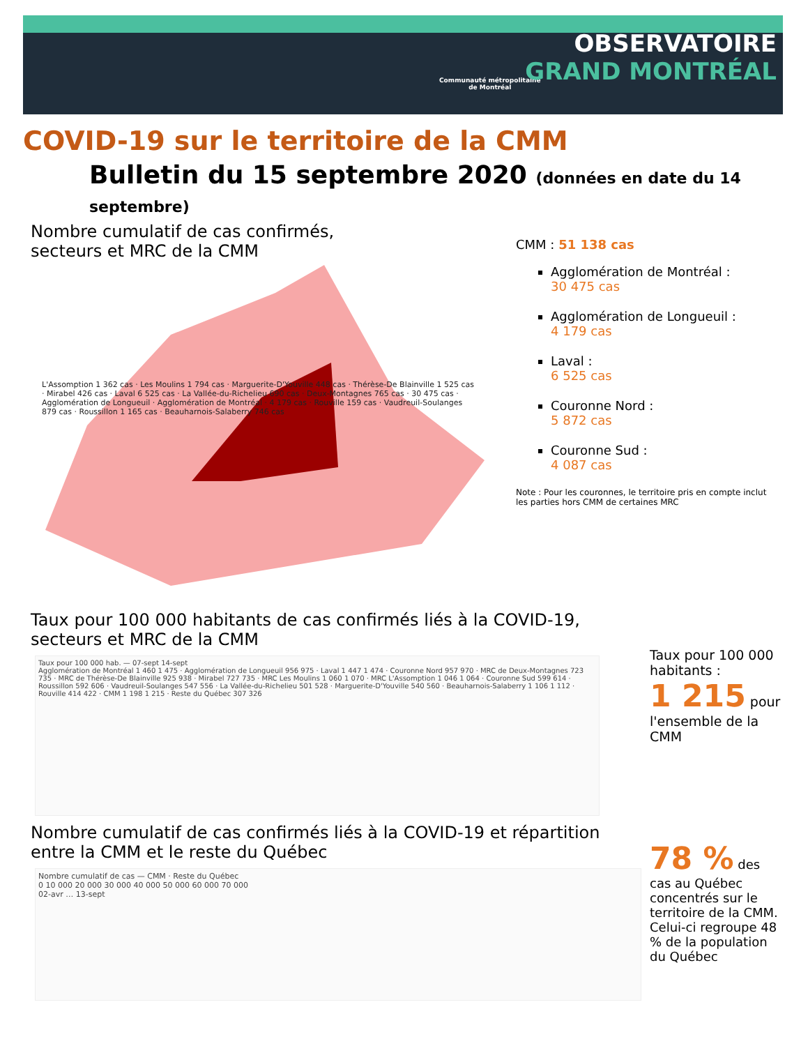Communauté métropolitaine
de Montréal
OBSERVATOIRE
GRAND MONTRÉAL
COVID-19 sur le territoire de la CMM
Bulletin du 15 septembre 2020 (données en date du 14 septembre)
Nombre cumulatif de cas confirmés,
secteurs et MRC de la CMM
L'Assomption 1 362 cas · Les Moulins 1 794 cas · Marguerite-D'Youville 448 cas · Thérèse-De Blainville 1 525 cas · Mirabel 426 cas · Laval 6 525 cas · La Vallée-du-Richelieu 690 cas · Deux-Montagnes 765 cas · 30 475 cas · Agglomération de Longueuil · Agglomération de Montréal · 4 179 cas · Rouville 159 cas · Vaudreuil-Soulanges 879 cas · Roussillon 1 165 cas · Beauharnois-Salaberry 746 cas
CMM : 51 138 cas
Agglomération de Montréal :
30 475 cas
Agglomération de Longueuil :
4 179 cas
Laval :
6 525 cas
Couronne Nord :
5 872 cas
Couronne Sud :
4 087 cas
Note : Pour les couronnes, le territoire pris en compte inclut les parties hors CMM de certaines MRC
Taux pour 100 000 habitants de cas confirmés liés à la COVID-19,
secteurs et MRC de la CMM
Taux pour 100 000 hab. — 07-sept 14-sept
Agglomération de Montréal 1 460 1 475 · Agglomération de Longueuil 956 975 · Laval 1 447 1 474 · Couronne Nord 957 970 · MRC de Deux-Montagnes 723 735 · MRC de Thérèse-De Blainville 925 938 · Mirabel 727 735 · MRC Les Moulins 1 060 1 070 · MRC L'Assomption 1 046 1 064 · Couronne Sud 599 614 · Roussillon 592 606 · Vaudreuil-Soulanges 547 556 · La Vallée-du-Richelieu 501 528 · Marguerite-D'Youville 540 560 · Beauharnois-Salaberry 1 106 1 112 · Rouville 414 422 · CMM 1 198 1 215 · Reste du Québec 307 326
Taux pour 100 000 habitants :
1 215 pour l'ensemble de la CMM
Nombre cumulatif de cas confirmés liés à la COVID-19 et répartition
entre la CMM et le reste du Québec
Nombre cumulatif de cas — CMM · Reste du Québec
0 10 000 20 000 30 000 40 000 50 000 60 000 70 000
02-avr … 13-sept
78 % des cas au Québec concentrés sur le territoire de la CMM. Celui-ci regroupe 48 % de la population du Québec